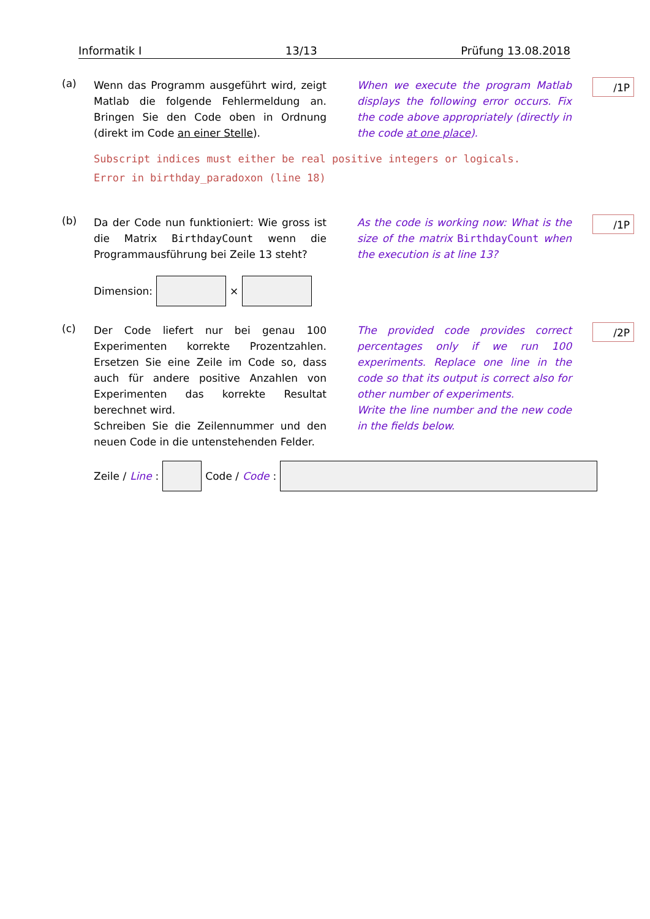Informatik I 13/13 Prüfung 13.08.2018
(a)
Wenn das Programm ausgeführt wird, zeigt Matlab die folgende Fehlermeldung an. Bringen Sie den Code oben in Ordnung (direkt im Code an einer Stelle).
When we execute the program Matlab displays the following error occurs. Fix the code above appropriately (directly in the code at one place).
/1P
Subscript indices must either be real positive integers or logicals.
Error in birthday_paradoxon (line 18)
(b)
Da der Code nun funktioniert: Wie gross ist die Matrix BirthdayCount wenn die Programmausführung bei Zeile 13 steht?
As the code is working now: What is the size of the matrix BirthdayCount when the execution is at line 13?
/1P
Dimension: ×
(c)
Der Code liefert nur bei genau 100 Experimenten korrekte Prozentzahlen. Ersetzen Sie eine Zeile im Code so, dass auch für andere positive Anzahlen von Experimenten das korrekte Resultat berechnet wird.
Schreiben Sie die Zeilennummer und den neuen Code in die untenstehenden Felder.
The provided code provides correct percentages only if we run 100 experiments. Replace one line in the code so that its output is correct also for other number of experiments.
Write the line number and the new code in the fields below.
/2P
Zeile / Line: Code / Code: